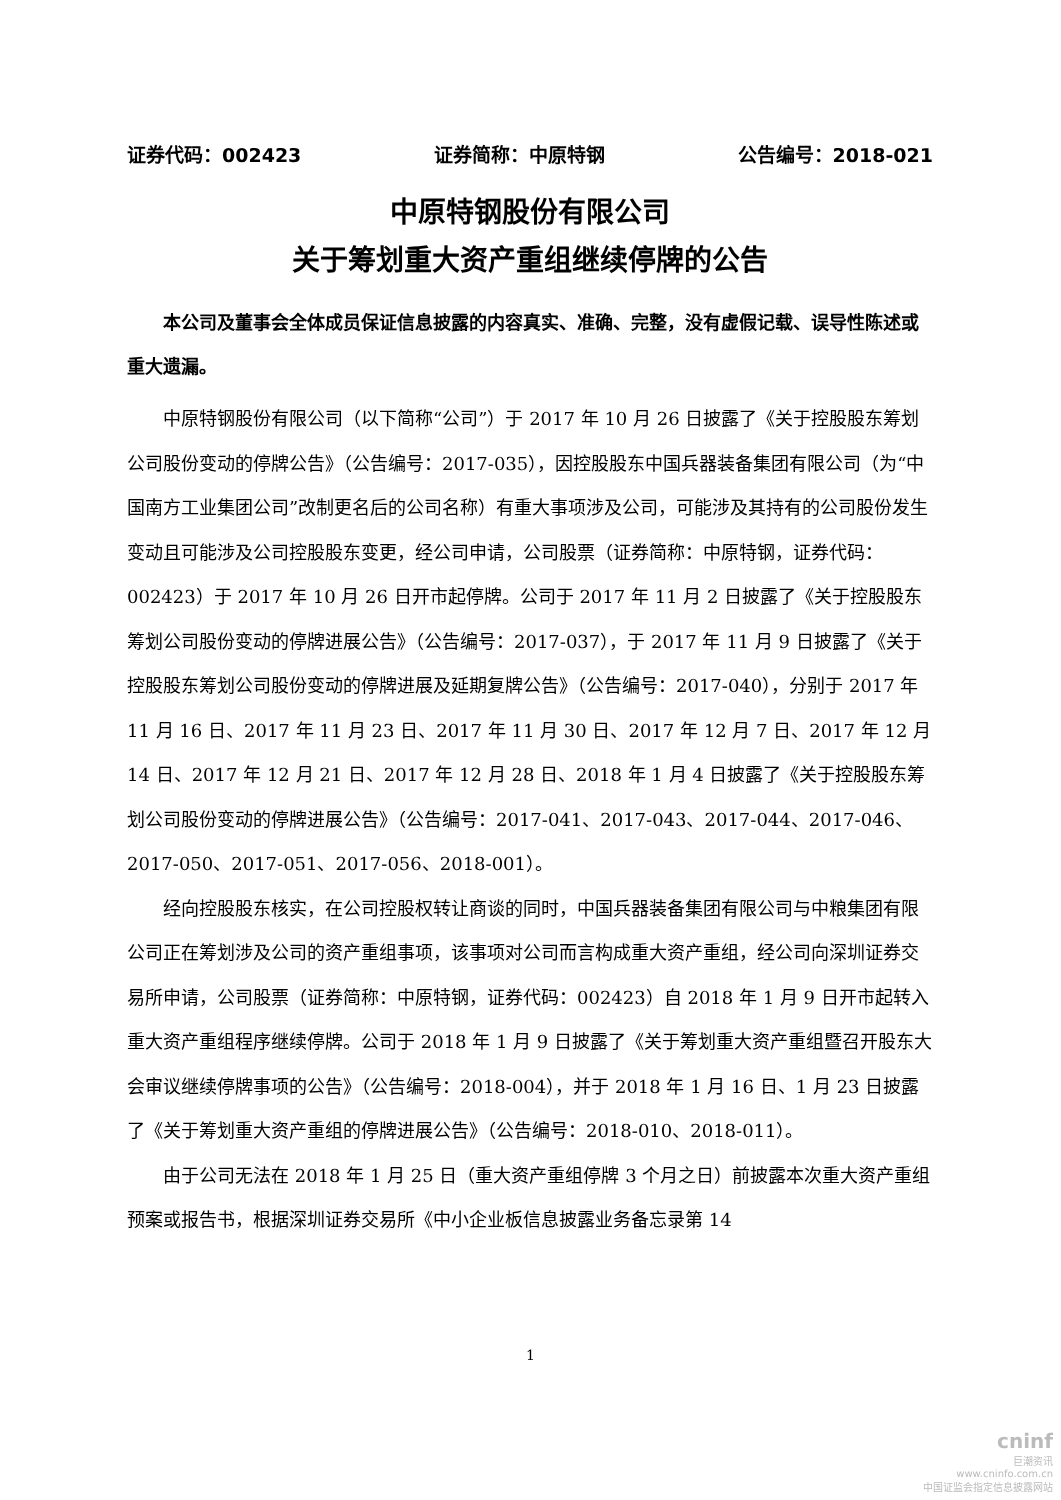证券代码：002423 证券简称：中原特钢 公告编号：2018-021
中原特钢股份有限公司
关于筹划重大资产重组继续停牌的公告
本公司及董事会全体成员保证信息披露的内容真实、准确、完整，没有虚假记载、误导性陈述或重大遗漏。
中原特钢股份有限公司（以下简称“公司”）于 2017 年 10 月 26 日披露了《关于控股股东筹划公司股份变动的停牌公告》（公告编号：2017-035），因控股股东中国兵器装备集团有限公司（为“中国南方工业集团公司”改制更名后的公司名称）有重大事项涉及公司，可能涉及其持有的公司股份发生变动且可能涉及公司控股股东变更，经公司申请，公司股票（证券简称：中原特钢，证券代码：002423）于 2017 年 10 月 26 日开市起停牌。公司于 2017 年 11 月 2 日披露了《关于控股股东筹划公司股份变动的停牌进展公告》（公告编号：2017-037），于 2017 年 11 月 9 日披露了《关于控股股东筹划公司股份变动的停牌进展及延期复牌公告》（公告编号：2017-040），分别于 2017 年 11 月 16 日、2017 年 11 月 23 日、2017 年 11 月 30 日、2017 年 12 月 7 日、2017 年 12 月 14 日、2017 年 12 月 21 日、2017 年 12 月 28 日、2018 年 1 月 4 日披露了《关于控股股东筹划公司股份变动的停牌进展公告》（公告编号：2017-041、2017-043、2017-044、2017-046、2017-050、2017-051、2017-056、2018-001）。
经向控股股东核实，在公司控股权转让商谈的同时，中国兵器装备集团有限公司与中粮集团有限公司正在筹划涉及公司的资产重组事项，该事项对公司而言构成重大资产重组，经公司向深圳证券交易所申请，公司股票（证券简称：中原特钢，证券代码：002423）自 2018 年 1 月 9 日开市起转入重大资产重组程序继续停牌。公司于 2018 年 1 月 9 日披露了《关于筹划重大资产重组暨召开股东大会审议继续停牌事项的公告》（公告编号：2018-004），并于 2018 年 1 月 16 日、1 月 23 日披露了《关于筹划重大资产重组的停牌进展公告》（公告编号：2018-010、2018-011）。
由于公司无法在 2018 年 1 月 25 日（重大资产重组停牌 3 个月之日）前披露本次重大资产重组预案或报告书，根据深圳证券交易所《中小企业板信息披露业务备忘录第 14
1
cninf
巨潮资讯
www.cninfo.com.cn
中国证监会指定信息披露网站